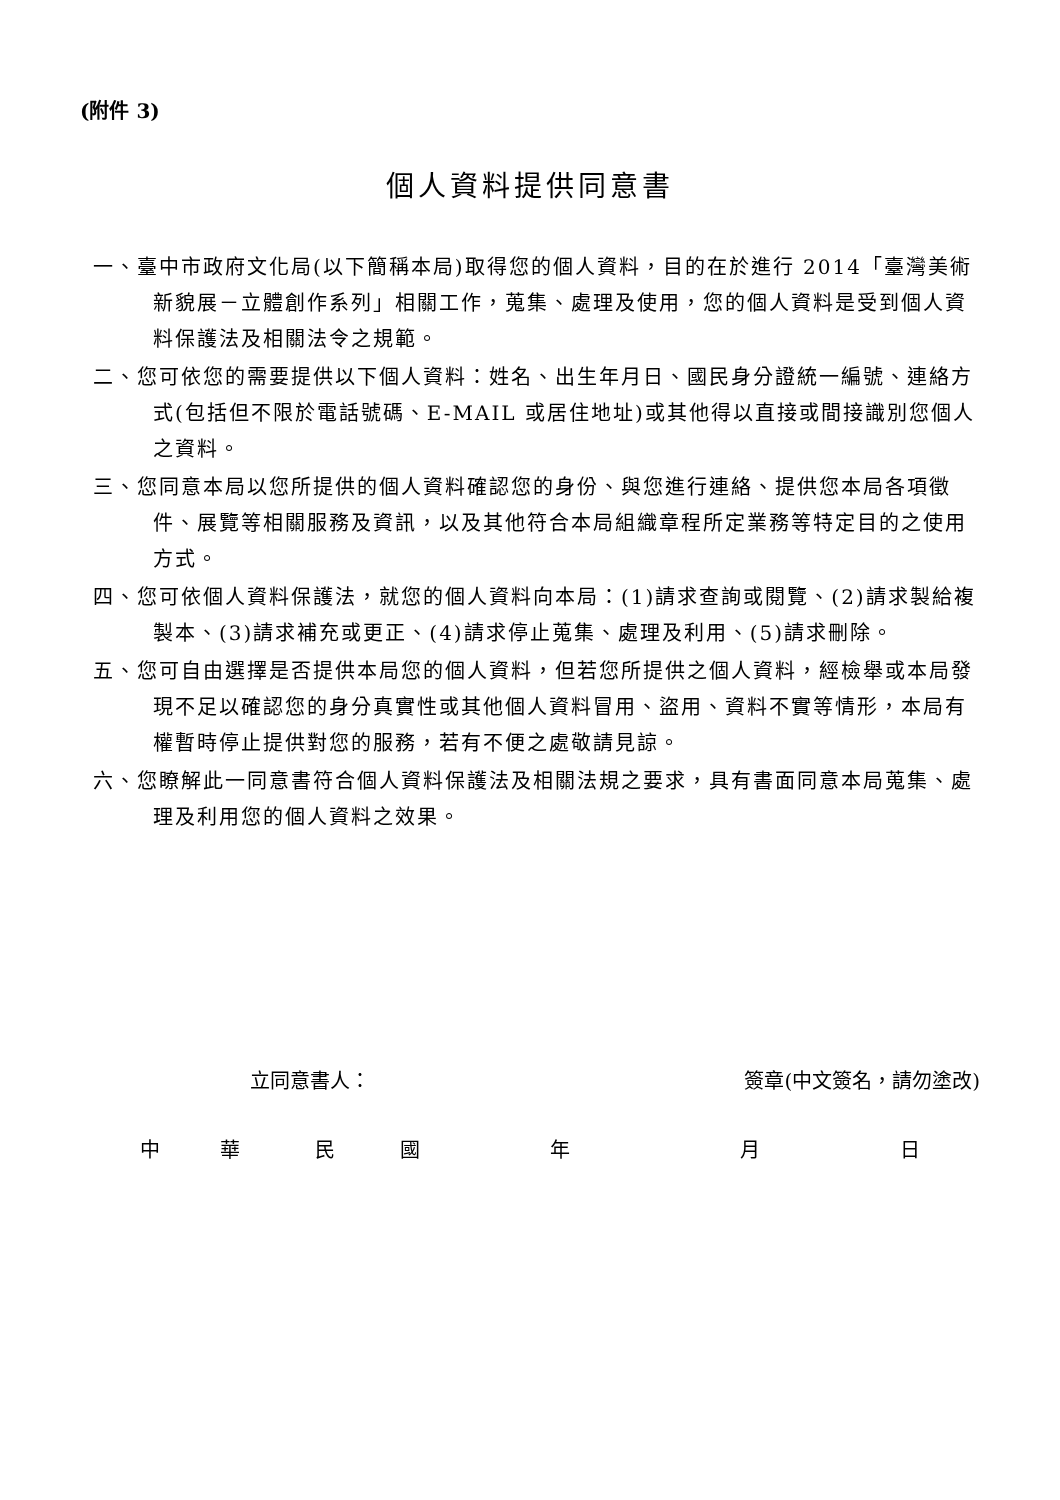(附件 3)
個人資料提供同意書
一、臺中市政府文化局(以下簡稱本局)取得您的個人資料，目的在於進行 2014「臺灣美術新貌展－立體創作系列」相關工作，蒐集、處理及使用，您的個人資料是受到個人資料保護法及相關法令之規範。
二、您可依您的需要提供以下個人資料：姓名、出生年月日、國民身分證統一編號、連絡方式(包括但不限於電話號碼、E-MAIL 或居住地址)或其他得以直接或間接識別您個人之資料。
三、您同意本局以您所提供的個人資料確認您的身份、與您進行連絡、提供您本局各項徵件、展覽等相關服務及資訊，以及其他符合本局組織章程所定業務等特定目的之使用方式。
四、您可依個人資料保護法，就您的個人資料向本局：(1)請求查詢或閱覽、(2)請求製給複製本、(3)請求補充或更正、(4)請求停止蒐集、處理及利用、(5)請求刪除。
五、您可自由選擇是否提供本局您的個人資料，但若您所提供之個人資料，經檢舉或本局發現不足以確認您的身分真實性或其他個人資料冒用、盜用、資料不實等情形，本局有權暫時停止提供對您的服務，若有不便之處敬請見諒。
六、您瞭解此一同意書符合個人資料保護法及相關法規之要求，具有書面同意本局蒐集、處理及利用您的個人資料之效果。
立同意書人： 簽章(中文簽名，請勿塗改)
中 華 民 國 年 月 日